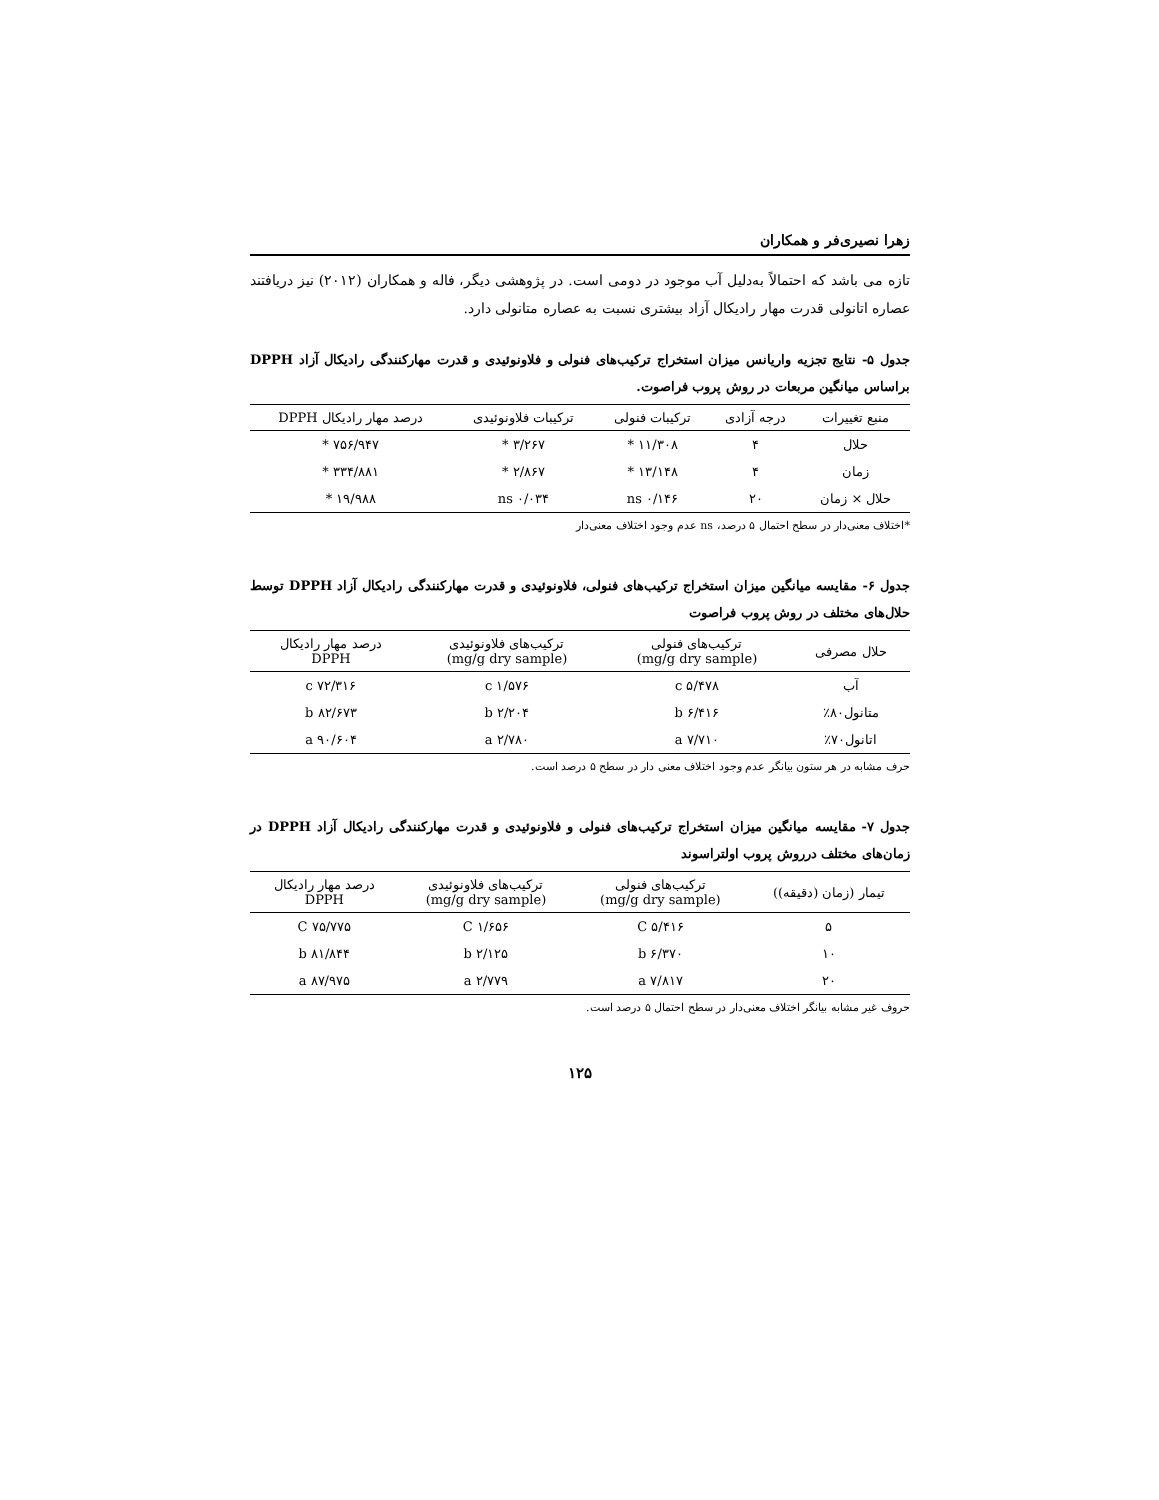زهرا نصیری‌فر و همکاران
تازه می باشد که احتمالاً به‌دلیل آب موجود در دومی است. در پژوهشی دیگر، فاله و همکاران (۲۰۱۲) نیز دریافتند عصاره اتانولی قدرت مهار رادیکال آزاد بیشتری نسبت به عصاره متانولی دارد.
جدول ۵- نتایج تجزیه واریانس میزان استخراج ترکیب‌های فنولی و فلاونوئیدی و قدرت مهارکنندگی رادیکال آزاد DPPH براساس میانگین مربعات در روش پروب فراصوت.
| منبع تغییرات | درجه آزادی | ترکیبات فنولی | ترکیبات فلاونوئیدی | درصد مهار رادیکال DPPH |
| --- | --- | --- | --- | --- |
| حلال | ۴ | ۱۱/۳۰۸ * | ۳/۲۶۷ * | ۷۵۶/۹۴۷ * |
| زمان | ۴ | ۱۳/۱۴۸ * | ۲/۸۶۷ * | ۳۳۴/۸۸۱ * |
| حلال × زمان | ۲۰ | ۰/۱۴۶ ns | ۰/۰۳۴ ns | ۱۹/۹۸۸ * |
*اختلاف معنی‌دار در سطح احتمال ۵ درصد، ns عدم وجود اختلاف معنی‌دار
جدول ۶- مقایسه میانگین میزان استخراج ترکیب‌های فنولی، فلاونوئیدی و قدرت مهارکنندگی رادیکال آزاد DPPH توسط حلال‌های مختلف در روش پروب فراصوت
| حلال مصرفی | ترکیب‌های فنولی (mg/g dry sample) | ترکیب‌های فلاونوئیدی (mg/g dry sample) | درصد مهار رادیکال DPPH |
| --- | --- | --- | --- |
| آب | ۵/۴۷۸ c | ۱/۵۷۶ c | ۷۲/۳۱۶ c |
| متانول۸۰٪ | ۶/۴۱۶ b | ۲/۲۰۴ b | ۸۲/۶۷۳ b |
| اتانول۷۰٪ | ۷/۷۱۰ a | ۲/۷۸۰ a | ۹۰/۶۰۴ a |
حرف مشابه در هر ستون بیانگر عدم وجود اختلاف معنی دار در سطح ۵ درصد است.
جدول ۷- مقایسه میانگین میزان استخراج ترکیب‌های فنولی و فلاونوئیدی و قدرت مهارکنندگی رادیکال آزاد DPPH در زمان‌های مختلف درروش پروب اولتراسوند
| تیمار (زمان (دقیقه)) | ترکیب‌های فنولی (mg/g dry sample) | ترکیب‌های فلاونوئیدی (mg/g dry sample) | درصد مهار رادیکال DPPH |
| --- | --- | --- | --- |
| ۵ | ۵/۴۱۶ C | ۱/۶۵۶ C | ۷۵/۷۷۵ C |
| ۱۰ | ۶/۳۷۰ b | ۲/۱۲۵ b | ۸۱/۸۴۴ b |
| ۲۰ | ۷/۸۱۷ a | ۲/۷۷۹ a | ۸۷/۹۷۵ a |
حروف غیر مشابه بیانگر اختلاف معنی‌دار در سطح احتمال ۵ درصد است.
۱۲۵